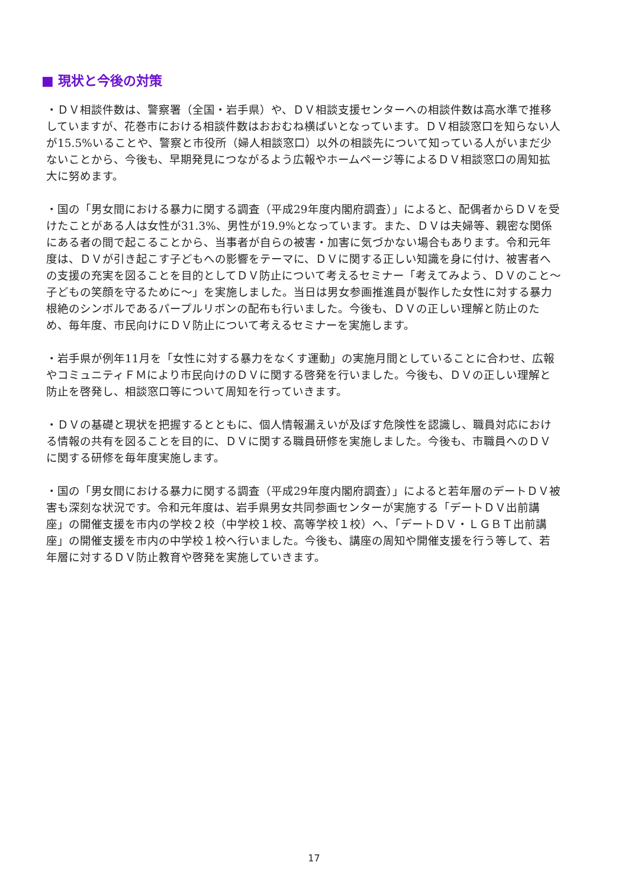■ 現状と今後の対策
・ＤＶ相談件数は、警察署（全国・岩手県）や、ＤＶ相談支援センターへの相談件数は高水準で推移していますが、花巻市における相談件数はおおむね横ばいとなっています。ＤＶ相談窓口を知らない人が15.5%いることや、警察と市役所（婦人相談窓口）以外の相談先について知っている人がいまだ少ないことから、今後も、早期発見につながるよう広報やホームページ等によるＤＶ相談窓口の周知拡大に努めます。
・国の「男女間における暴力に関する調査（平成29年度内閣府調査）」によると、配偶者からＤＶを受けたことがある人は女性が31.3%、男性が19.9%となっています。また、ＤＶは夫婦等、親密な関係にある者の間で起こることから、当事者が自らの被害・加害に気づかない場合もあります。令和元年度は、ＤＶが引き起こす子どもへの影響をテーマに、ＤＶに関する正しい知識を身に付け、被害者への支援の充実を図ることを目的としてＤＶ防止について考えるセミナー「考えてみよう、ＤＶのこと～子どもの笑顔を守るために～」を実施しました。当日は男女参画推進員が製作した女性に対する暴力根絶のシンボルであるパープルリボンの配布も行いました。今後も、ＤＶの正しい理解と防止のため、毎年度、市民向けにＤＶ防止について考えるセミナーを実施します。
・岩手県が例年11月を「女性に対する暴力をなくす運動」の実施月間としていることに合わせ、広報やコミュニティＦＭにより市民向けのＤＶに関する啓発を行いました。今後も、ＤＶの正しい理解と防止を啓発し、相談窓口等について周知を行っていきます。
・ＤＶの基礎と現状を把握するとともに、個人情報漏えいが及ぼす危険性を認識し、職員対応における情報の共有を図ることを目的に、ＤＶに関する職員研修を実施しました。今後も、市職員へのＤＶに関する研修を毎年度実施します。
・国の「男女間における暴力に関する調査（平成29年度内閣府調査）」によると若年層のデートＤＶ被害も深刻な状況です。令和元年度は、岩手県男女共同参画センターが実施する「デートＤＶ出前講座」の開催支援を市内の学校２校（中学校１校、高等学校１校）へ、「デートＤＶ・ＬＧＢＴ出前講座」の開催支援を市内の中学校１校へ行いました。今後も、講座の周知や開催支援を行う等して、若年層に対するＤＶ防止教育や啓発を実施していきます。
17